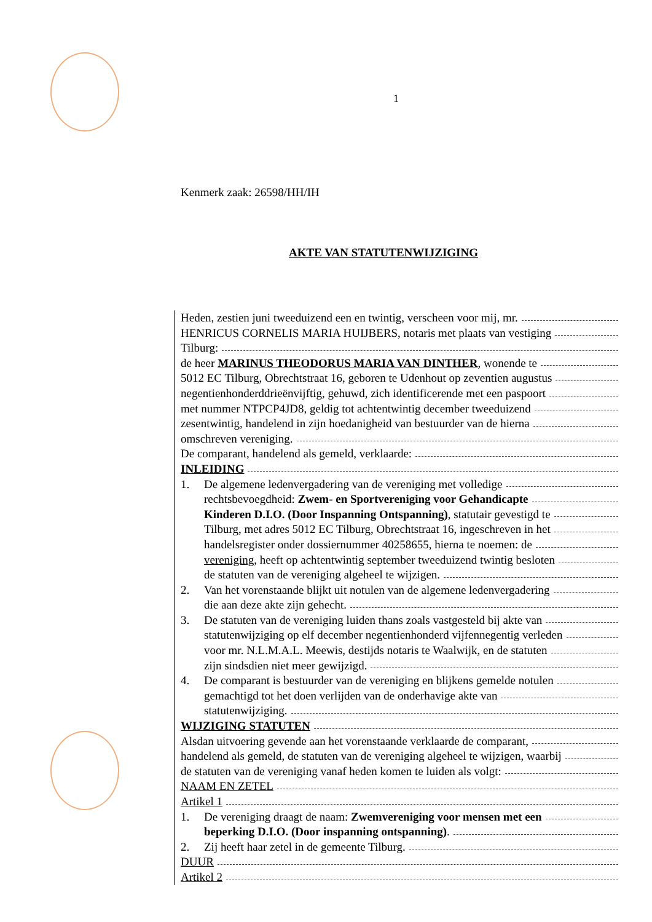1
Kenmerk zaak: 26598/HH/IH
AKTE VAN STATUTENWIJZIGING
Heden, zestien juni tweeduizend een en twintig, verscheen voor mij, mr.
HENRICUS CORNELIS MARIA HUIJBERS, notaris met plaats van vestiging
Tilburg:
de heer MARINUS THEODORUS MARIA VAN DINTHER, wonende te
5012 EC Tilburg, Obrechtstraat 16, geboren te Udenhout op zeventien augustus
negentienhonderddrieënvijftig, gehuwd, zich identificerende met een paspoort
met nummer NTPCP4JD8, geldig tot achtentwintig december tweeduizend
zesentwintig, handelend in zijn hoedanigheid van bestuurder van de hierna
omschreven vereniging.
De comparant, handelend als gemeld, verklaarde:
INLEIDING
1. De algemene ledenvergadering van de vereniging met volledige
rechtsbevoegdheid: Zwem- en Sportvereniging voor Gehandicapte
Kinderen D.I.O. (Door Inspanning Ontspanning), statutair gevestigd te
Tilburg, met adres 5012 EC Tilburg, Obrechtstraat 16, ingeschreven in het
handelsregister onder dossiernummer 40258655, hierna te noemen: de
vereniging, heeft op achtentwintig september tweeduizend twintig besloten
de statuten van de vereniging algeheel te wijzigen.
2. Van het vorenstaande blijkt uit notulen van de algemene ledenvergadering
die aan deze akte zijn gehecht.
3. De statuten van de vereniging luiden thans zoals vastgesteld bij akte van
statutenwijziging op elf december negentienhonderd vijfennegentig verleden
voor mr. N.L.M.A.L. Meewis, destijds notaris te Waalwijk, en de statuten
zijn sindsdien niet meer gewijzigd.
4. De comparant is bestuurder van de vereniging en blijkens gemelde notulen
gemachtigd tot het doen verlijden van de onderhavige akte van
statutenwijziging.
WIJZIGING STATUTEN
Alsdan uitvoering gevende aan het vorenstaande verklaarde de comparant,
handelend als gemeld, de statuten van de vereniging algeheel te wijzigen, waarbij
de statuten van de vereniging vanaf heden komen te luiden als volgt:
NAAM EN ZETEL
Artikel 1
1. De vereniging draagt de naam: Zwemvereniging voor mensen met een
beperking D.I.O. (Door inspanning ontspanning).
2. Zij heeft haar zetel in de gemeente Tilburg.
DUUR
Artikel 2